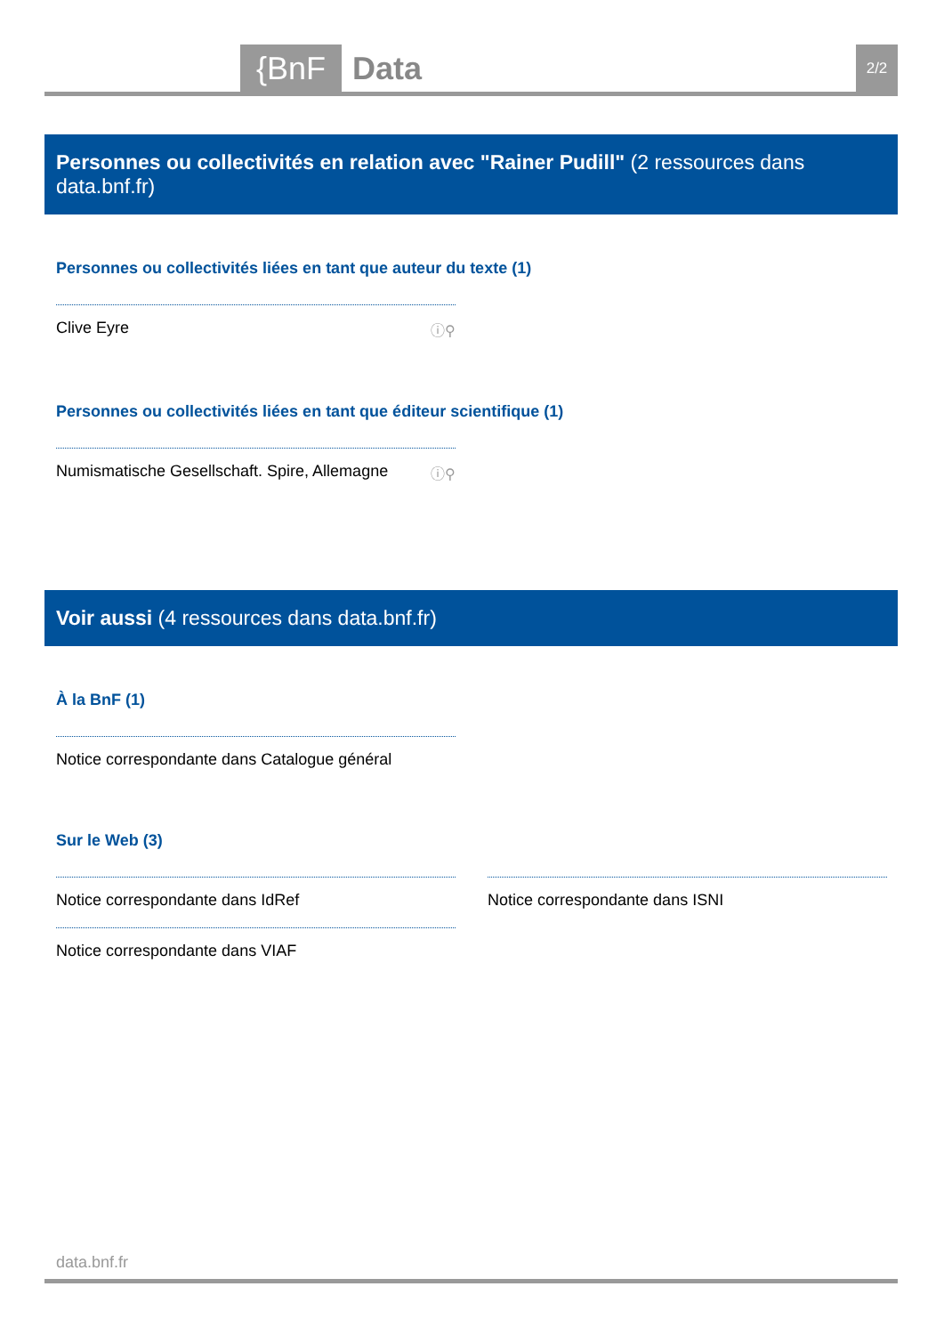{BnF Data 2/2
Personnes ou collectivités en relation avec "Rainer Pudill" (2 ressources dans data.bnf.fr)
Personnes ou collectivités liées en tant que auteur du texte (1)
Clive Eyre ⓘ⚲
Personnes ou collectivités liées en tant que éditeur scientifique (1)
Numismatische Gesellschaft. Spire, Allemagne ⓘ⚲
Voir aussi (4 ressources dans data.bnf.fr)
À la BnF (1)
Notice correspondante dans Catalogue général
Sur le Web (3)
Notice correspondante dans IdRef
Notice correspondante dans VIAF
Notice correspondante dans ISNI
data.bnf.fr